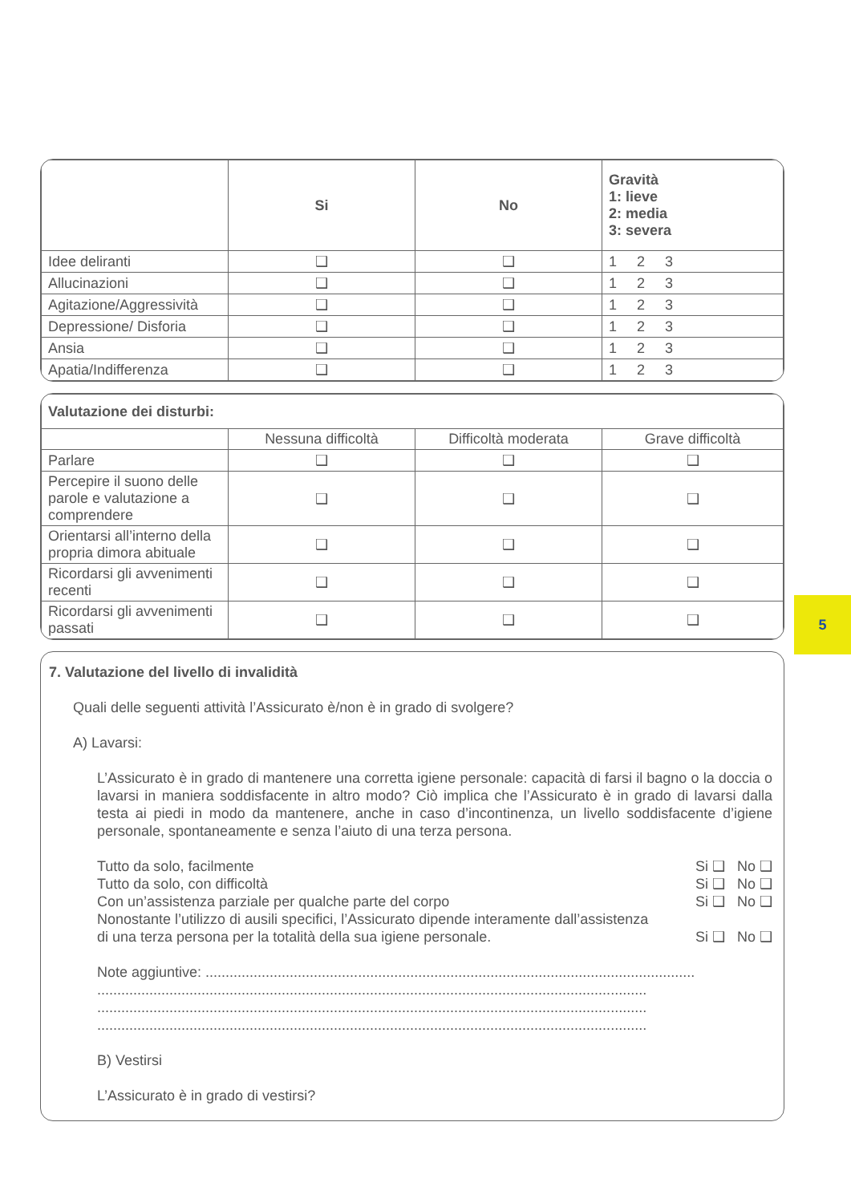| | Si | No | Gravità 1: lieve 2: media 3: severa |
| --- | --- | --- | --- |
| Idee deliranti | ❑ | ❑ | 1 2 3 |
| Allucinazioni | ❑ | ❑ | 1 2 3 |
| Agitazione/Aggressività | ❑ | ❑ | 1 2 3 |
| Depressione/ Disforia | ❑ | ❑ | 1 2 3 |
| Ansia | ❑ | ❑ | 1 2 3 |
| Apatia/Indifferenza | ❑ | ❑ | 1 2 3 |
| Valutazione dei disturbi: | | | |
| --- | --- | --- | --- |
| | Nessuna difficoltà | Difficoltà moderata | Grave difficoltà |
| Parlare | ❑ | ❑ | ❑ |
| Percepire il suono delle parole e valutazione a comprendere | ❑ | ❑ | ❑ |
| Orientarsi all’interno della propria dimora abituale | ❑ | ❑ | ❑ |
| Ricordarsi gli avvenimenti recenti | ❑ | ❑ | ❑ |
| Ricordarsi gli avvenimenti passati | ❑ | ❑ | ❑ |
7. Valutazione del livello di invalidità
Quali delle seguenti attività l’Assicurato è/non è in grado di svolgere?
A) Lavarsi:
L’Assicurato è in grado di mantenere una corretta igiene personale: capacità di farsi il bagno o la doccia o lavarsi in maniera soddisfacente in altro modo? Ciò implica che l’Assicurato è in grado di lavarsi dalla testa ai piedi in modo da mantenere, anche in caso d’incontinenza, un livello soddisfacente d’igiene personale, spontaneamente e senza l’aiuto di una terza persona.
Tutto da solo, facilmente Si ❑ No ❑
Tutto da solo, con difficoltà Si ❑ No ❑
Con un’assistenza parziale per qualche parte del corpo Si ❑ No ❑
Nonostante l’utilizzo di ausili specifici, l’Assicurato dipende interamente dall’assistenza
di una terza persona per la totalità della sua igiene personale. Si ❑ No ❑
Note aggiuntive: ..........................................................................................................................
.........................................................................................................................................
.........................................................................................................................................
.........................................................................................................................................
B) Vestirsi
L’Assicurato è in grado di vestirsi?
5